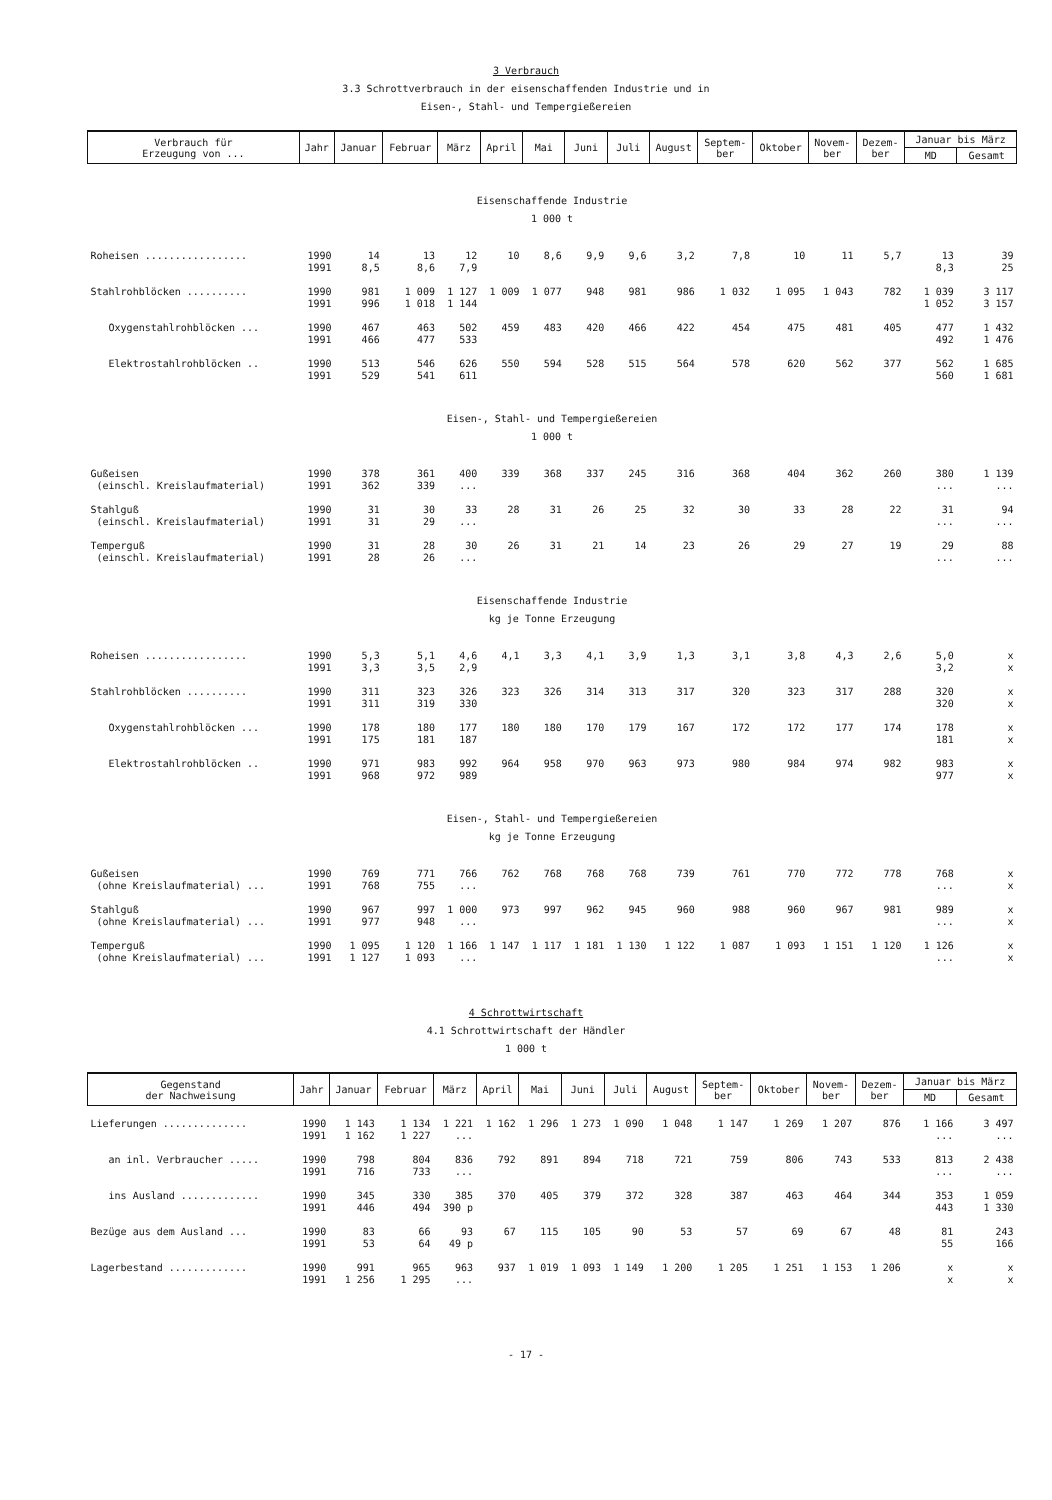3 Verbrauch
3.3 Schrottverbrauch in der eisenschaffenden Industrie und in
Eisen-, Stahl- und Tempergießereien
| Verbrauch für Erzeugung von ... | Jahr | Januar | Februar | März | April | Mai | Juni | Juli | August | Septem- ber | Oktober | Novem- ber | Dezem- ber | Januar bis März | |
| --- | --- | --- | --- | --- | --- | --- | --- | --- | --- | --- | --- | --- | --- | --- | --- |
| | | | | | | | | | | | | | | MD | Gesamt |
| Eisenschaffende Industrie 1 000 t | | | | | | | | | | | | | | | |
| Roheisen ................. | 1990 1991 | 14 8,5 | 13 8,6 | 12 7,9 | 10 | 8,6 | 9,9 | 9,6 | 3,2 | 7,8 | 10 | 11 | 5,7 | 13 8,3 | 39 25 |
| Stahlrohblöcken .......... | 1990 1991 | 981 996 | 1 009 1 018 | 1 127 1 144 | 1 009 | 1 077 | 948 | 981 | 986 | 1 032 | 1 095 | 1 043 | 782 | 1 039 1 052 | 3 117 3 157 |
| Oxygenstahlrohblöcken ... | 1990 1991 | 467 466 | 463 477 | 502 533 | 459 | 483 | 420 | 466 | 422 | 454 | 475 | 481 | 405 | 477 492 | 1 432 1 476 |
| Elektrostahlrohblöcken .. | 1990 1991 | 513 529 | 546 541 | 626 611 | 550 | 594 | 528 | 515 | 564 | 578 | 620 | 562 | 377 | 562 560 | 1 685 1 681 |
| Eisen-, Stahl- und Tempergießereien 1 000 t | | | | | | | | | | | | | | | |
| Gußeisen (einschl. Kreislaufmaterial) | 1990 1991 | 378 362 | 361 339 | 400 ... | 339 | 368 | 337 | 245 | 316 | 368 | 404 | 362 | 260 | 380 ... | 1 139 ... |
| Stahlguß (einschl. Kreislaufmaterial) | 1990 1991 | 31 31 | 30 29 | 33 ... | 28 | 31 | 26 | 25 | 32 | 30 | 33 | 28 | 22 | 31 ... | 94 ... |
| Temperguß (einschl. Kreislaufmaterial) | 1990 1991 | 31 28 | 28 26 | 30 ... | 26 | 31 | 21 | 14 | 23 | 26 | 29 | 27 | 19 | 29 ... | 88 ... |
| Eisenschaffende Industrie kg je Tonne Erzeugung | | | | | | | | | | | | | | | |
| Roheisen ................. | 1990 1991 | 5,3 3,3 | 5,1 3,5 | 4,6 2,9 | 4,1 | 3,3 | 4,1 | 3,9 | 1,3 | 3,1 | 3,8 | 4,3 | 2,6 | 5,0 3,2 | x x |
| Stahlrohblöcken .......... | 1990 1991 | 311 311 | 323 319 | 326 330 | 323 | 326 | 314 | 313 | 317 | 320 | 323 | 317 | 288 | 320 320 | x x |
| Oxygenstahlrohblöcken ... | 1990 1991 | 178 175 | 180 181 | 177 187 | 180 | 180 | 170 | 179 | 167 | 172 | 172 | 177 | 174 | 178 181 | x x |
| Elektrostahlrohblöcken .. | 1990 1991 | 971 968 | 983 972 | 992 989 | 964 | 958 | 970 | 963 | 973 | 980 | 984 | 974 | 982 | 983 977 | x x |
| Eisen-, Stahl- und Tempergießereien kg je Tonne Erzeugung | | | | | | | | | | | | | | | |
| Gußeisen (ohne Kreislaufmaterial) ... | 1990 1991 | 769 768 | 771 755 | 766 ... | 762 | 768 | 768 | 768 | 739 | 761 | 770 | 772 | 778 | 768 ... | x x |
| Stahlguß (ohne Kreislaufmaterial) ... | 1990 1991 | 967 977 | 997 948 | 1 000 ... | 973 | 997 | 962 | 945 | 960 | 988 | 960 | 967 | 981 | 989 ... | x x |
| Temperguß (ohne Kreislaufmaterial) ... | 1990 1991 | 1 095 1 127 | 1 120 1 093 | 1 166 ... | 1 147 | 1 117 | 1 181 | 1 130 | 1 122 | 1 087 | 1 093 | 1 151 | 1 120 | 1 126 ... | x x |
4 Schrottwirtschaft
4.1 Schrottwirtschaft der Händler
1 000 t
| Gegenstand der Nachweisung | Jahr | Januar | Februar | März | April | Mai | Juni | Juli | August | Septem- ber | Oktober | Novem- ber | Dezem- ber | Januar bis März | |
| --- | --- | --- | --- | --- | --- | --- | --- | --- | --- | --- | --- | --- | --- | --- | --- |
| | | | | | | | | | | | | | | MD | Gesamt |
| Lieferungen .............. | 1990 1991 | 1 143 1 162 | 1 134 1 227 | 1 221 ... | 1 162 | 1 296 | 1 273 | 1 090 | 1 048 | 1 147 | 1 269 | 1 207 | 876 | 1 166 ... | 3 497 ... |
| an inl. Verbraucher ..... | 1990 1991 | 798 716 | 804 733 | 836 ... | 792 | 891 | 894 | 718 | 721 | 759 | 806 | 743 | 533 | 813 ... | 2 438 ... |
| ins Ausland ............. | 1990 1991 | 345 446 | 330 494 | 385 390 p | 370 | 405 | 379 | 372 | 328 | 387 | 463 | 464 | 344 | 353 443 | 1 059 1 330 |
| Bezüge aus dem Ausland ... | 1990 1991 | 83 53 | 66 64 | 93 49 p | 67 | 115 | 105 | 90 | 53 | 57 | 69 | 67 | 48 | 81 55 | 243 166 |
| Lagerbestand ............. | 1990 1991 | 991 1 256 | 965 1 295 | 963 ... | 937 | 1 019 | 1 093 | 1 149 | 1 200 | 1 205 | 1 251 | 1 153 | 1 206 | x x | x x |
- 17 -